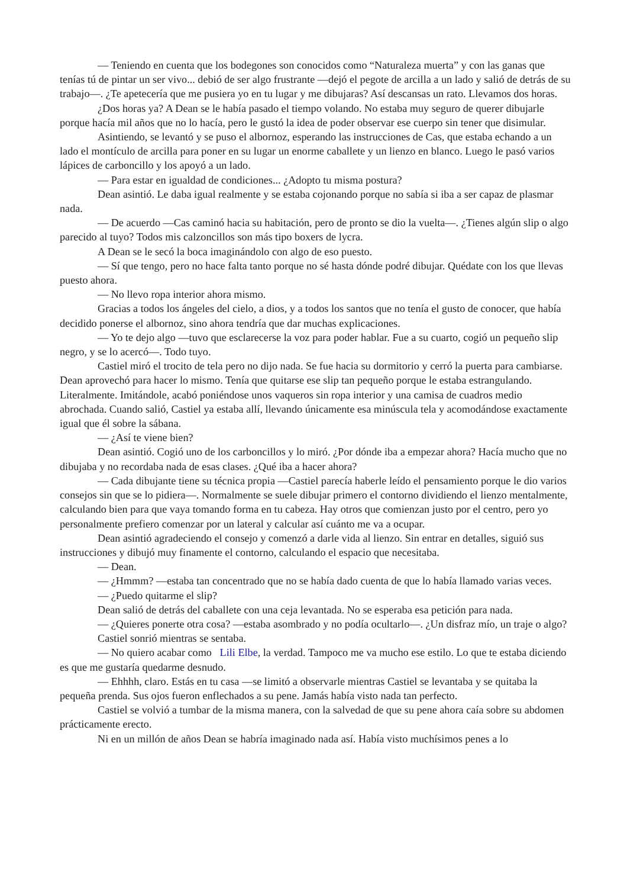— Teniendo en cuenta que los bodegones son conocidos como “Naturaleza muerta” y con las ganas que tenías tú de pintar un ser vivo... debió de ser algo frustrante —dejó el pegote de arcilla a un lado y salió de detrás de su trabajo—. ¿Te apetecería que me pusiera yo en tu lugar y me dibujaras? Así descansas un rato. Llevamos dos horas.
¿Dos horas ya? A Dean se le había pasado el tiempo volando. No estaba muy seguro de querer dibujarle porque hacía mil años que no lo hacía, pero le gustó la idea de poder observar ese cuerpo sin tener que disimular.
Asintiendo, se levantó y se puso el albornoz, esperando las instrucciones de Cas, que estaba echando a un lado el montículo de arcilla para poner en su lugar un enorme caballete y un lienzo en blanco. Luego le pasó varios lápices de carboncillo y los apoyó a un lado.
— Para estar en igualdad de condiciones... ¿Adopto tu misma postura?
Dean asintió. Le daba igual realmente y se estaba cojonando porque no sabía si iba a ser capaz de plasmar nada.
— De acuerdo —Cas caminó hacia su habitación, pero de pronto se dio la vuelta—. ¿Tienes algún slip o algo parecido al tuyo? Todos mis calzoncillos son más tipo boxers de lycra.
A Dean se le secó la boca imaginándolo con algo de eso puesto.
— Sí que tengo, pero no hace falta tanto porque no sé hasta dónde podré dibujar. Quédate con los que llevas puesto ahora.
— No llevo ropa interior ahora mismo.
Gracias a todos los ángeles del cielo, a dios, y a todos los santos que no tenía el gusto de conocer, que había decidido ponerse el albornoz, sino ahora tendría que dar muchas explicaciones.
— Yo te dejo algo —tuvo que esclarecerse la voz para poder hablar. Fue a su cuarto, cogió un pequeño slip negro, y se lo acercó—. Todo tuyo.
Castiel miró el trocito de tela pero no dijo nada. Se fue hacia su dormitorio y cerró la puerta para cambiarse. Dean aprovechó para hacer lo mismo. Tenía que quitarse ese slip tan pequeño porque le estaba estrangulando. Literalmente. Imitándole, acabó poniéndose unos vaqueros sin ropa interior y una camisa de cuadros medio abrochada. Cuando salió, Castiel ya estaba allí, llevando únicamente esa minúscula tela y acomodándose exactamente igual que él sobre la sábana.
— ¿Así te viene bien?
Dean asintió. Cogió uno de los carboncillos y lo miró. ¿Por dónde iba a empezar ahora? Hacía mucho que no dibujaba y no recordaba nada de esas clases. ¿Qué iba a hacer ahora?
— Cada dibujante tiene su técnica propia —Castiel parecía haberle leído el pensamiento porque le dio varios consejos sin que se lo pidiera—. Normalmente se suele dibujar primero el contorno dividiendo el lienzo mentalmente, calculando bien para que vaya tomando forma en tu cabeza. Hay otros que comienzan justo por el centro, pero yo personalmente prefiero comenzar por un lateral y calcular así cuánto me va a ocupar.
Dean asintió agradeciendo el consejo y comenzó a darle vida al lienzo. Sin entrar en detalles, siguió sus instrucciones y dibujó muy finamente el contorno, calculando el espacio que necesitaba.
— Dean.
— ¿Hmmm? —estaba tan concentrado que no se había dado cuenta de que lo había llamado varias veces.
— ¿Puedo quitarme el slip?
Dean salió de detrás del caballete con una ceja levantada. No se esperaba esa petición para nada.
— ¿Quieres ponerte otra cosa? —estaba asombrado y no podía ocultarlo—. ¿Un disfraz mío, un traje o algo?
Castiel sonrió mientras se sentaba.
— No quiero acabar como Lili Elbe, la verdad. Tampoco me va mucho ese estilo. Lo que te estaba diciendo es que me gustaría quedarme desnudo.
— Ehhhh, claro. Estás en tu casa —se limitó a observarle mientras Castiel se levantaba y se quitaba la pequeña prenda. Sus ojos fueron enflechados a su pene. Jamás había visto nada tan perfecto.
Castiel se volvió a tumbar de la misma manera, con la salvedad de que su pene ahora caía sobre su abdomen prácticamente erecto.
Ni en un millón de años Dean se habría imaginado nada así. Había visto muchísimos penes a lo